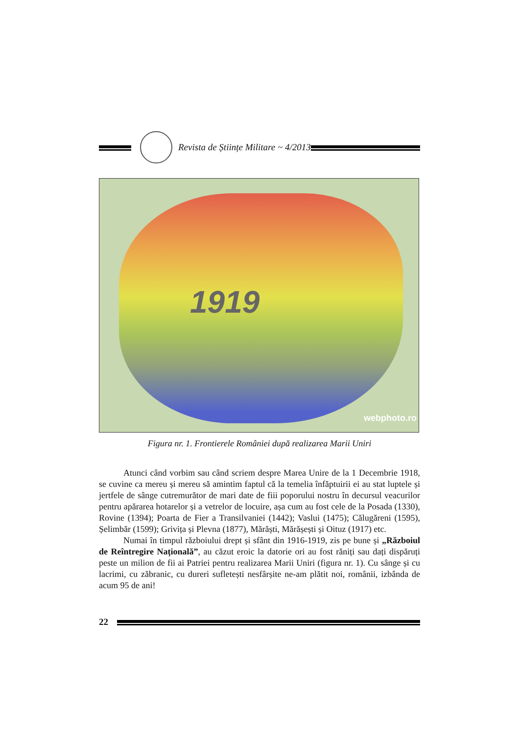Revista de Științe Militare ~ 4/2013
1919
webphoto.ro
Figura nr. 1. Frontierele României după realizarea Marii Uniri
Atunci când vorbim sau când scriem despre Marea Unire de la 1 Decembrie 1918, se cuvine ca mereu și mereu să amintim faptul că la temelia înfăptuirii ei au stat luptele și jertfele de sânge cutremurător de mari date de fiii poporului nostru în decursul veacurilor pentru apărarea hotarelor și a vetrelor de locuire, așa cum au fost cele de la Posada (1330), Rovine (1394); Poarta de Fier a Transilvaniei (1442); Vaslui (1475); Călugăreni (1595), Șelimbăr (1599); Grivița și Plevna (1877), Mărăști, Mărășești și Oituz (1917) etc.
Numai în timpul războiului drept și sfânt din 1916-1919, zis pe bune și „Războiul de Reîntregire Națională”, au căzut eroic la datorie ori au fost răniți sau dați dispăruți peste un milion de fii ai Patriei pentru realizarea Marii Uniri (figura nr. 1). Cu sânge și cu lacrimi, cu zăbranic, cu dureri sufletești nesfârșite ne-am plătit noi, românii, izbânda de acum 95 de ani!
22